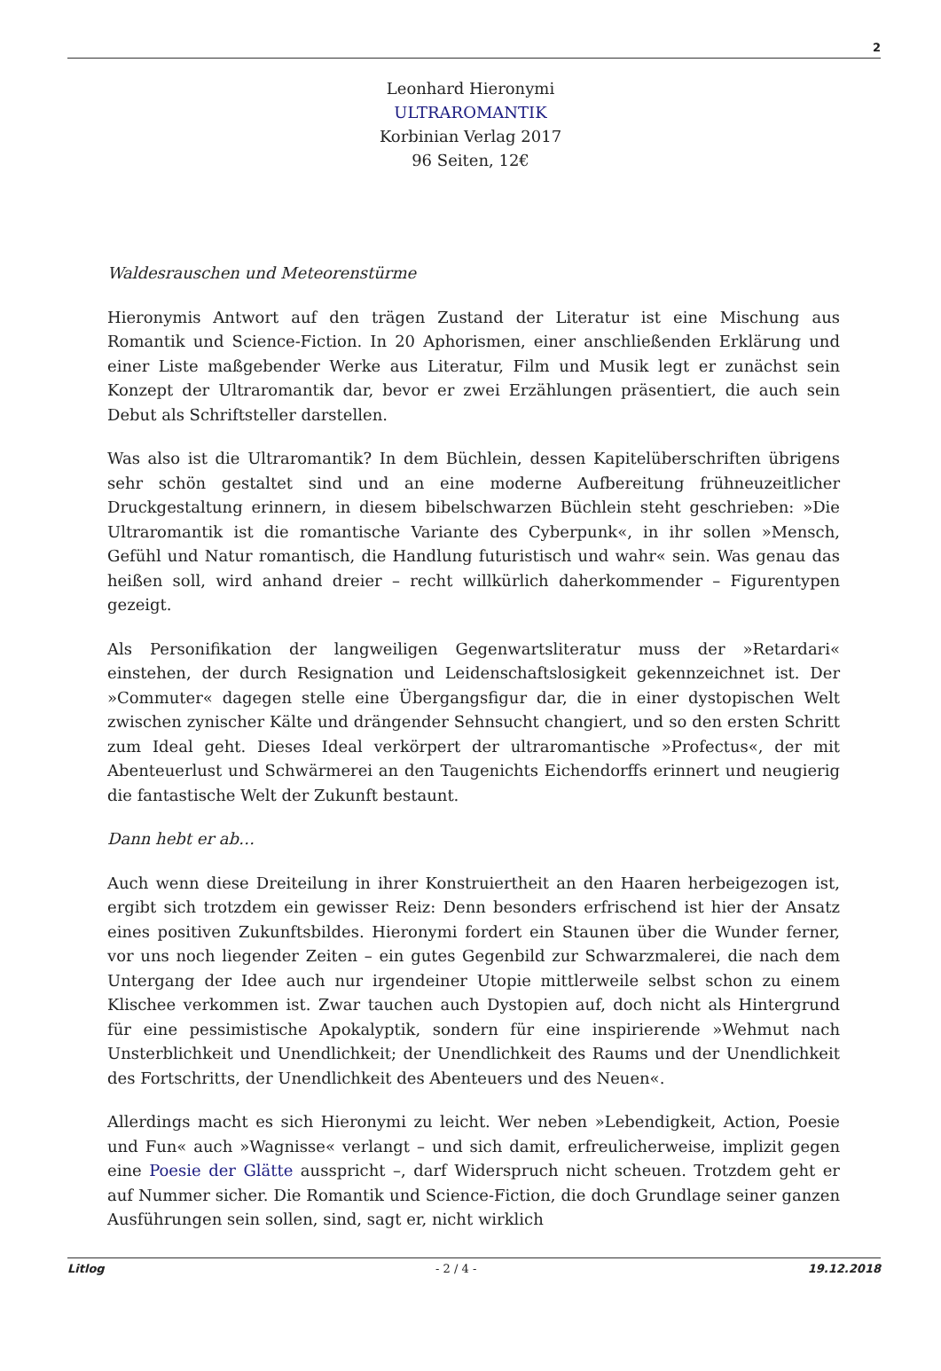2
Leonhard Hieronymi
ULTRAROMANTIK
Korbinian Verlag 2017
96 Seiten, 12€
Waldesrauschen und Meteorenstürme
Hieronymis Antwort auf den trägen Zustand der Literatur ist eine Mischung aus Romantik und Science-Fiction. In 20 Aphorismen, einer anschließenden Erklärung und einer Liste maßgebender Werke aus Literatur, Film und Musik legt er zunächst sein Konzept der Ultraromantik dar, bevor er zwei Erzählungen präsentiert, die auch sein Debut als Schriftsteller darstellen.
Was also ist die Ultraromantik? In dem Büchlein, dessen Kapitelüberschriften übrigens sehr schön gestaltet sind und an eine moderne Aufbereitung frühneuzeitlicher Druckgestaltung erinnern, in diesem bibelschwarzen Büchlein steht geschrieben: »Die Ultraromantik ist die romantische Variante des Cyberpunk«, in ihr sollen »Mensch, Gefühl und Natur romantisch, die Handlung futuristisch und wahr« sein. Was genau das heißen soll, wird anhand dreier – recht willkürlich daherkommender – Figurentypen gezeigt.
Als Personifikation der langweiligen Gegenwartsliteratur muss der »Retardari« einstehen, der durch Resignation und Leidenschaftslosigkeit gekennzeichnet ist. Der »Commuter« dagegen stelle eine Übergangsfigur dar, die in einer dystopischen Welt zwischen zynischer Kälte und drängender Sehnsucht changiert, und so den ersten Schritt zum Ideal geht. Dieses Ideal verkörpert der ultraromantische »Profectus«, der mit Abenteuerlust und Schwärmerei an den Taugenichts Eichendorffs erinnert und neugierig die fantastische Welt der Zukunft bestaunt.
Dann hebt er ab…
Auch wenn diese Dreiteilung in ihrer Konstruiertheit an den Haaren herbeigezogen ist, ergibt sich trotzdem ein gewisser Reiz: Denn besonders erfrischend ist hier der Ansatz eines positiven Zukunftsbildes. Hieronymi fordert ein Staunen über die Wunder ferner, vor uns noch liegender Zeiten – ein gutes Gegenbild zur Schwarzmalerei, die nach dem Untergang der Idee auch nur irgendeiner Utopie mittlerweile selbst schon zu einem Klischee verkommen ist. Zwar tauchen auch Dystopien auf, doch nicht als Hintergrund für eine pessimistische Apokalyptik, sondern für eine inspirierende »Wehmut nach Unsterblichkeit und Unendlichkeit; der Unendlichkeit des Raums und der Unendlichkeit des Fortschritts, der Unendlichkeit des Abenteuers und des Neuen«.
Allerdings macht es sich Hieronymi zu leicht. Wer neben »Lebendigkeit, Action, Poesie und Fun« auch »Wagnisse« verlangt – und sich damit, erfreulicherweise, implizit gegen eine Poesie der Glätte ausspricht –, darf Widerspruch nicht scheuen. Trotzdem geht er auf Nummer sicher. Die Romantik und Science-Fiction, die doch Grundlage seiner ganzen Ausführungen sein sollen, sind, sagt er, nicht wirklich
Litlog - 2 / 4 - 19.12.2018